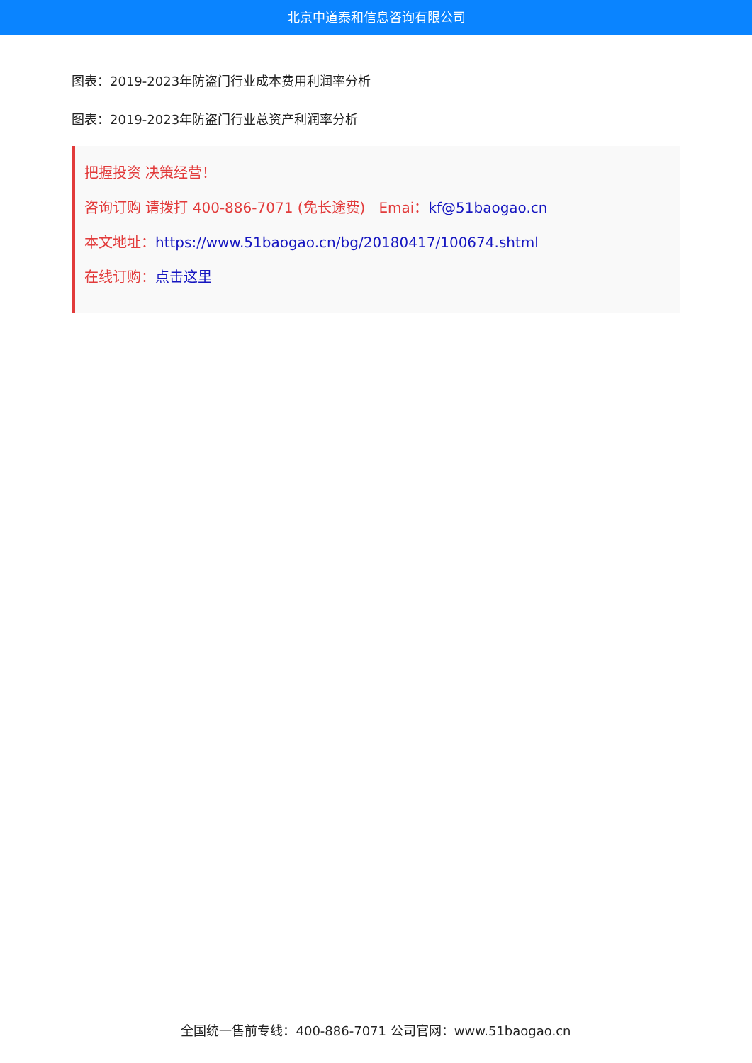北京中道泰和信息咨询有限公司
图表：2019-2023年防盗门行业成本费用利润率分析
图表：2019-2023年防盗门行业总资产利润率分析
把握投资 决策经营！
咨询订购 请拨打 400-886-7071 (免长途费) Emai：kf@51baogao.cn
本文地址：https://www.51baogao.cn/bg/20180417/100674.shtml
在线订购：点击这里
全国统一售前专线：400-886-7071 公司官网：www.51baogao.cn